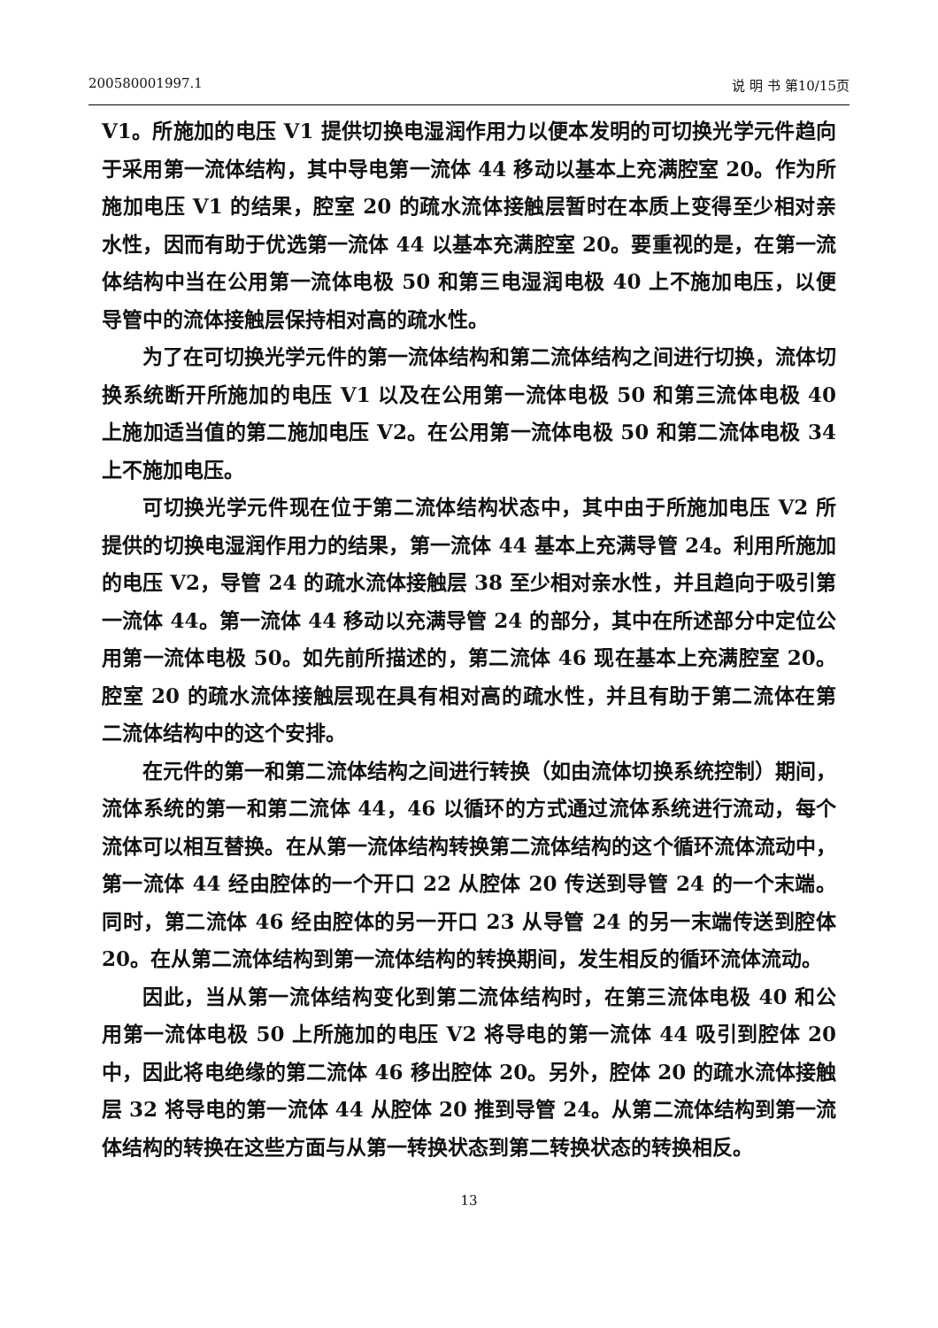200580001997.1 说 明 书 第10/15页
V1。所施加的电压 V1 提供切换电湿润作用力以便本发明的可切换光学元件趋向于采用第一流体结构，其中导电第一流体 44 移动以基本上充满腔室 20。作为所施加电压 V1 的结果，腔室 20 的疏水流体接触层暂时在本质上变得至少相对亲水性，因而有助于优选第一流体 44 以基本充满腔室 20。要重视的是，在第一流体结构中当在公用第一流体电极 50 和第三电湿润电极 40 上不施加电压，以便导管中的流体接触层保持相对高的疏水性。
为了在可切换光学元件的第一流体结构和第二流体结构之间进行切换，流体切换系统断开所施加的电压 V1 以及在公用第一流体电极 50 和第三流体电极 40 上施加适当值的第二施加电压 V2。在公用第一流体电极 50 和第二流体电极 34 上不施加电压。
可切换光学元件现在位于第二流体结构状态中，其中由于所施加电压 V2 所提供的切换电湿润作用力的结果，第一流体 44 基本上充满导管 24。利用所施加的电压 V2，导管 24 的疏水流体接触层 38 至少相对亲水性，并且趋向于吸引第一流体 44。第一流体 44 移动以充满导管 24 的部分，其中在所述部分中定位公用第一流体电极 50。如先前所描述的，第二流体 46 现在基本上充满腔室 20。腔室 20 的疏水流体接触层现在具有相对高的疏水性，并且有助于第二流体在第二流体结构中的这个安排。
在元件的第一和第二流体结构之间进行转换（如由流体切换系统控制）期间，流体系统的第一和第二流体 44，46 以循环的方式通过流体系统进行流动，每个流体可以相互替换。在从第一流体结构转换第二流体结构的这个循环流体流动中，第一流体 44 经由腔体的一个开口 22 从腔体 20 传送到导管 24 的一个末端。同时，第二流体 46 经由腔体的另一开口 23 从导管 24 的另一末端传送到腔体 20。在从第二流体结构到第一流体结构的转换期间，发生相反的循环流体流动。
因此，当从第一流体结构变化到第二流体结构时，在第三流体电极 40 和公用第一流体电极 50 上所施加的电压 V2 将导电的第一流体 44 吸引到腔体 20 中，因此将电绝缘的第二流体 46 移出腔体 20。另外，腔体 20 的疏水流体接触层 32 将导电的第一流体 44 从腔体 20 推到导管 24。从第二流体结构到第一流体结构的转换在这些方面与从第一转换状态到第二转换状态的转换相反。
13